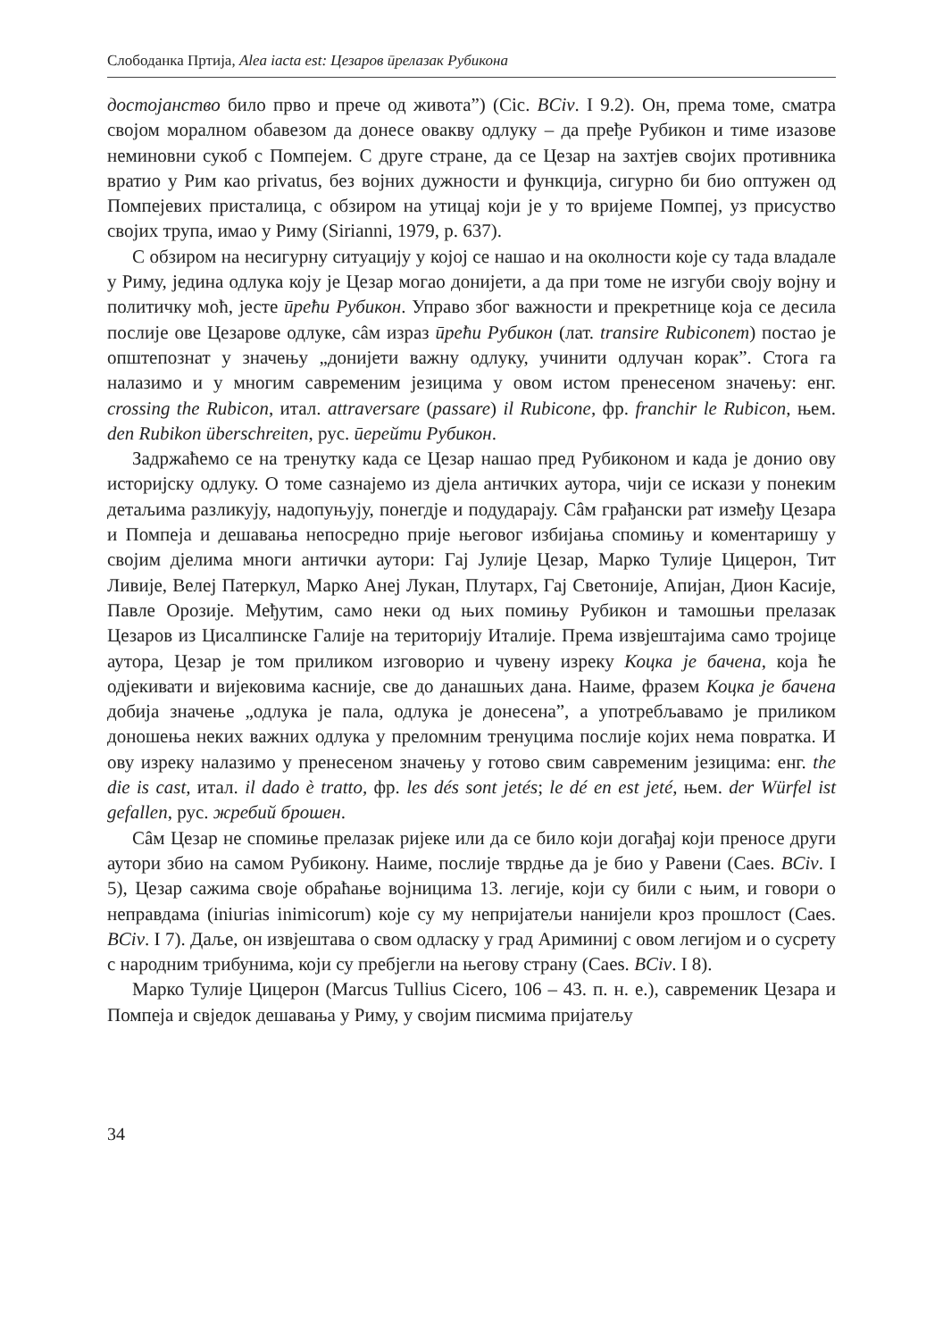Слободанка Пртија, Alea iacta est: Цезаров ӣрелазак Рубикона
достојанство било прво и прече од живота”) (Cic. BCiv. I 9.2). Он, према томе, сматра својом моралном обавезом да донесе овакву одлуку – да пређе Рубикон и тиме изазове неминовни сукоб с Помпејем. С друге стране, да се Цезар на захтјев својих противника вратио у Рим као privatus, без војних дужности и функција, сигурно би био оптужен од Помпејевих присталица, с обзиром на утицај који је у то вријеме Помпеј, уз присуство својих трупа, имао у Риму (Sirianni, 1979, p. 637).
С обзиром на несигурну ситуацију у којој се нашао и на околности које су тада владале у Риму, једина одлука коју је Цезар могао донијети, а да при томе не изгуби своју војну и политичку моћ, јесте ӣрећи Рубикон. Управо због важности и прекретнице која се десила послије ове Цезарове одлуке, сâм израз ӣрећи Рубикон (лат. transire Rubiconem) постао је општепознат у значењу „донијети важну одлуку, учинити одлучан корак”. Стога га налазимо и у многим савременим језицима у овом истом пренесеном значењу: енг. crossing the Rubicon, итал. attraversare (passare) il Rubicone, фр. franchir le Rubicon, њем. den Rubikon überschreiten, рус. ӣерейти Рубикон.
Задржаћемо се на тренутку када се Цезар нашао пред Рубиконом и када је донио ову историјску одлуку. О томе сазнајемо из дјела античких аутора, чији се искази у понеким детаљима разликују, надопуњују, понегдје и подударају. Сâм грађански рат између Цезара и Помпеја и дешавања непосредно прије његовог избијања спомињу и коментаришу у својим дјелима многи антички аутори: Гај Јулије Цезар, Марко Тулије Цицерон, Тит Ливије, Велеј Патеркул, Марко Анеј Лукан, Плутарх, Гај Светоније, Апијан, Дион Касије, Павле Орозије. Међутим, само неки од њих помињу Рубикон и тамошњи прелазак Цезаров из Цисалпинске Галије на територију Италије. Према извјештајима само тројице аутора, Цезар је том приликом изговорио и чувену изреку Коцка је бачена, која ће одјекивати и вијековима касније, све до данашњих дана. Наиме, фразем Коцка је бачена добија значење „одлука је пала, одлука је донесена”, а употребљавамо је приликом доношења неких важних одлука у преломним тренуцима послије којих нема повратка. И ову изреку налазимо у пренесеном значењу у готово свим савременим језицима: енг. the die is cast, итал. il dado è tratto, фр. les dés sont jetés; le dé en est jeté, њем. der Würfel ist gefallen, рус. жребий брошен.
Сâм Цезар не спомиње прелазак ријеке или да се било који догађај који преносе други аутори збио на самом Рубикону. Наиме, послије тврдње да је био у Равени (Caes. BCiv. I 5), Цезар сажима своје обраћање војницима 13. легије, који су били с њим, и говори о неправдама (iniurias inimicorum) које су му непријатељи нанијели кроз прошлост (Caes. BCiv. I 7). Даље, он извјештава о свом одласку у град Ариминиј с овом легијом и о сусрету с народним трибунима, који су пребјегли на његову страну (Caes. BCiv. I 8).
Марко Тулије Цицерон (Marcus Tullius Cicero, 106 – 43. п. н. е.), савременик Цезара и Помпеја и свједок дешавања у Риму, у својим писмима пријатељу
34